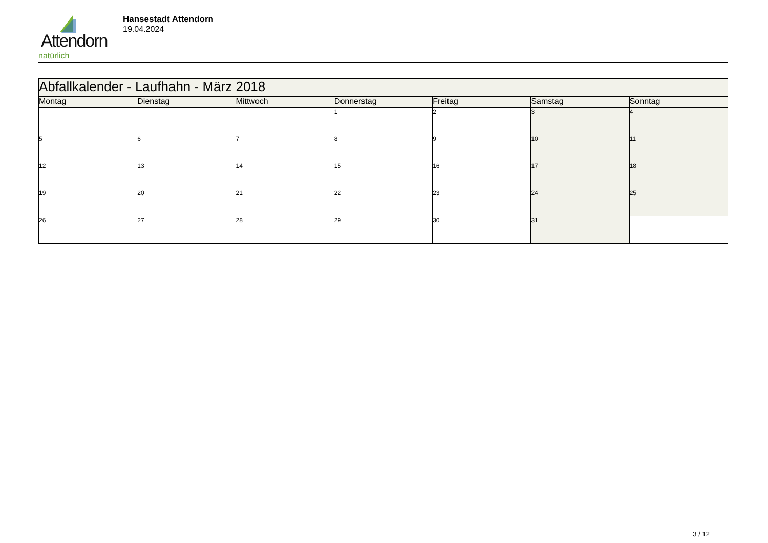Attendorn
natürlich
Hansestadt Attendorn
19.04.2024
| Abfallkalender - Laufhahn - März 2018 | | | | | | |
| Montag | Dienstag | Mittwoch | Donnerstag | Freitag | Samstag | Sonntag |
| | | | 1 | 2 | 3 | 4 |
| 5 | 6 | 7 | 8 | 9 | 10 | 11 |
| 12 | 13 | 14 | 15 | 16 | 17 | 18 |
| 19 | 20 | 21 | 22 | 23 | 24 | 25 |
| 26 | 27 | 28 | 29 | 30 | 31 | |
3 / 12